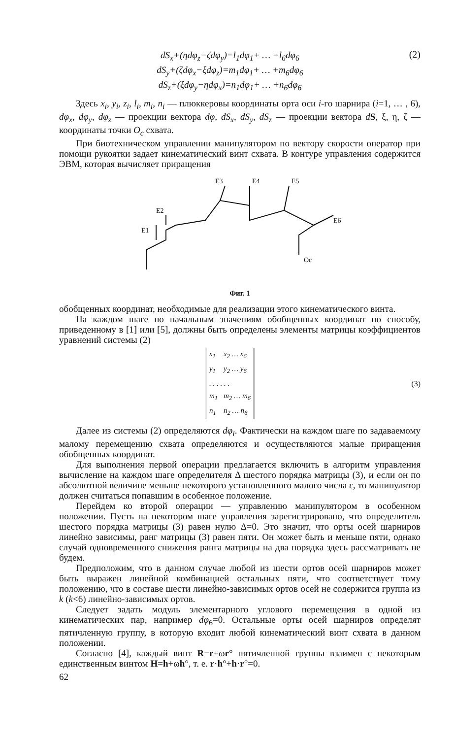dS<sub>x</sub>+(ηdφ<sub>z</sub>−ζdφ<sub>y</sub>)=l<sub>1</sub>dφ<sub>1</sub>+ … +l<sub>6</sub>dφ<sub>6</sub>
dS<sub>y</sub>+(ζdφ<sub>x</sub>−ξdφ<sub>z</sub>)=m<sub>1</sub>dφ<sub>1</sub>+ … +m<sub>6</sub>dφ<sub>6</sub>
dS<sub>z</sub>+(ξdφ<sub>y</sub>−ηdφ<sub>x</sub>)=n<sub>1</sub>dφ<sub>1</sub>+ … +n<sub>6</sub>dφ<sub>6</sub>
(2)
Здесь x<sub>i</sub>, y<sub>i</sub>, z<sub>i</sub>, l<sub>i</sub>, m<sub>i</sub>, n<sub>i</sub> — плюккеровы координаты орта оси i-го шарнира (i=1, … , 6), dφ<sub>x</sub>, dφ<sub>y</sub>, dφ<sub>z</sub> — проекции вектора dφ, dS<sub>x</sub>, dS<sub>y</sub>, dS<sub>z</sub> — проекции вектора dS, ξ, η, ζ — координаты точки O<sub>c</sub> схвата.
При биотехническом управлении манипулятором по вектору скорости оператор при помощи рукоятки задает кинематический винт схвата. В контуре управления содержится ЭВМ, которая вычисляет приращения
E1
E2
E3
E4
E5
E6
Oc
Фиг. 1
обобщенных координат, необходимые для реализации этого кинематического винта.
На каждом шаге по начальным значениям обобщенных координат по способу, приведенному в [1] или [5], должны быть определены элементы матрицы коэффициентов уравнений системы (2)
| x<sub>1</sub> | x<sub>2</sub> … x<sub>6</sub> |
| y<sub>1</sub> | y<sub>2</sub> … y<sub>6</sub> |
| . . . . . . | |
| m<sub>1</sub> | m<sub>2</sub> … m<sub>6</sub> |
| n<sub>1</sub> | n<sub>2</sub> … n<sub>6</sub> |
(3)
Далее из системы (2) определяются dφ<sub>i</sub>. Фактически на каждом шаге по задаваемому малому перемещению схвата определяются и осуществляются малые приращения обобщенных координат.
Для выполнения первой операции предлагается включить в алгоритм управления вычисление на каждом шаге определителя Δ шестого порядка матрицы (3), и если он по абсолютной величине меньше некоторого установленного малого числа ε, то манипулятор должен считаться попавшим в особенное положение.
Перейдем ко второй операции — управлению манипулятором в особенном положении. Пусть на некотором шаге управления зарегистрировано, что определитель шестого порядка матрицы (3) равен нулю Δ=0. Это значит, что орты осей шарниров линейно зависимы, ранг матрицы (3) равен пяти. Он может быть и меньше пяти, однако случай одновременного снижения ранга матрицы на два порядка здесь рассматривать не будем.
Предположим, что в данном случае любой из шести ортов осей шарниров может быть выражен линейной комбинацией остальных пяти, что соответствует тому положению, что в составе шести линейно-зависимых ортов осей не содержится группа из k (k<6) линейно-зависимых ортов.
Следует задать модуль элементарного углового перемещения в одной из кинематических пар, например dφ<sub>6</sub>=0. Остальные орты осей шарниров определят пятичленную группу, в которую входит любой кинематический винт схвата в данном положении.
Согласно [4], каждый винт R=r+ωr° пятичленной группы взаимен с некоторым единственным винтом H=h+ωh°, т. е. r·h°+h·r°=0.
62